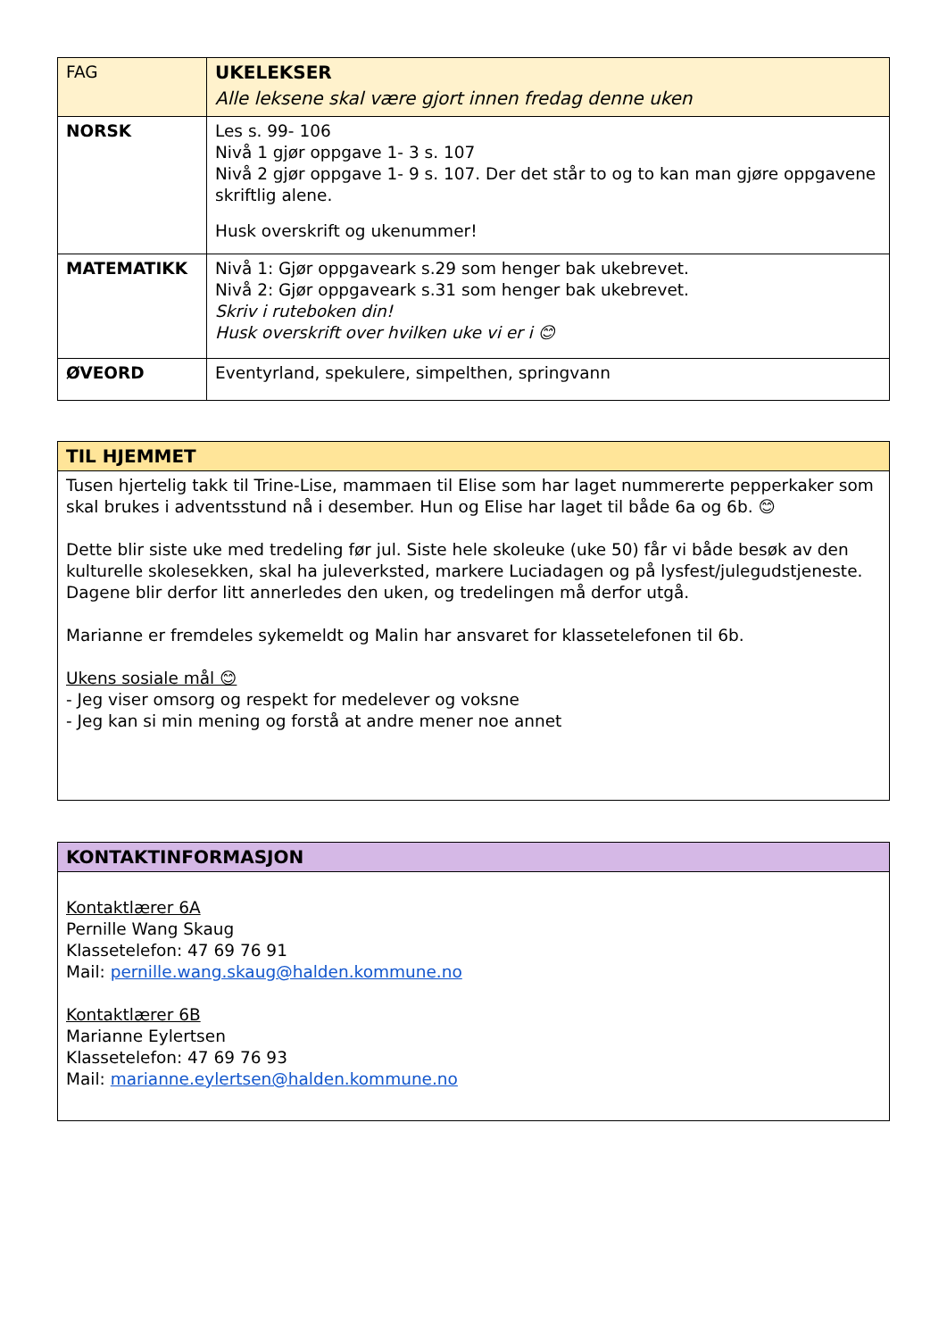| FAG | UKELEKSER Alle leksene skal være gjort innen fredag denne uken |
| NORSK | Les s. 99- 106 Nivå 1 gjør oppgave 1- 3 s. 107 Nivå 2 gjør oppgave 1- 9 s. 107. Der det står to og to kan man gjøre oppgavene skriftlig alene. Husk overskrift og ukenummer! |
| MATEMATIKK | Nivå 1: Gjør oppgaveark s.29 som henger bak ukebrevet. Nivå 2: Gjør oppgaveark s.31 som henger bak ukebrevet. Skriv i ruteboken din! Husk overskrift over hvilken uke vi er i 😊 |
| ØVEORD | Eventyrland, spekulere, simpelthen, springvann |
| TIL HJEMMET |
| Tusen hjertelig takk til Trine-Lise, mammaen til Elise som har laget nummererte pepperkaker som skal brukes i adventsstund nå i desember. Hun og Elise har laget til både 6a og 6b. 😊 Dette blir siste uke med tredeling før jul. Siste hele skoleuke (uke 50) får vi både besøk av den kulturelle skolesekken, skal ha juleverksted, markere Luciadagen og på lysfest/julegudstjeneste. Dagene blir derfor litt annerledes den uken, og tredelingen må derfor utgå. Marianne er fremdeles sykemeldt og Malin har ansvaret for klassetelefonen til 6b. Ukens sosiale mål 😊 - Jeg viser omsorg og respekt for medelever og voksne - Jeg kan si min mening og forstå at andre mener noe annet |
| KONTAKTINFORMASJON |
| Kontaktlærer 6A Pernille Wang Skaug Klassetelefon: 47 69 76 91 Mail: pernille.wang.skaug@halden.kommune.no Kontaktlærer 6B Marianne Eylertsen Klassetelefon: 47 69 76 93 Mail: marianne.eylertsen@halden.kommune.no |